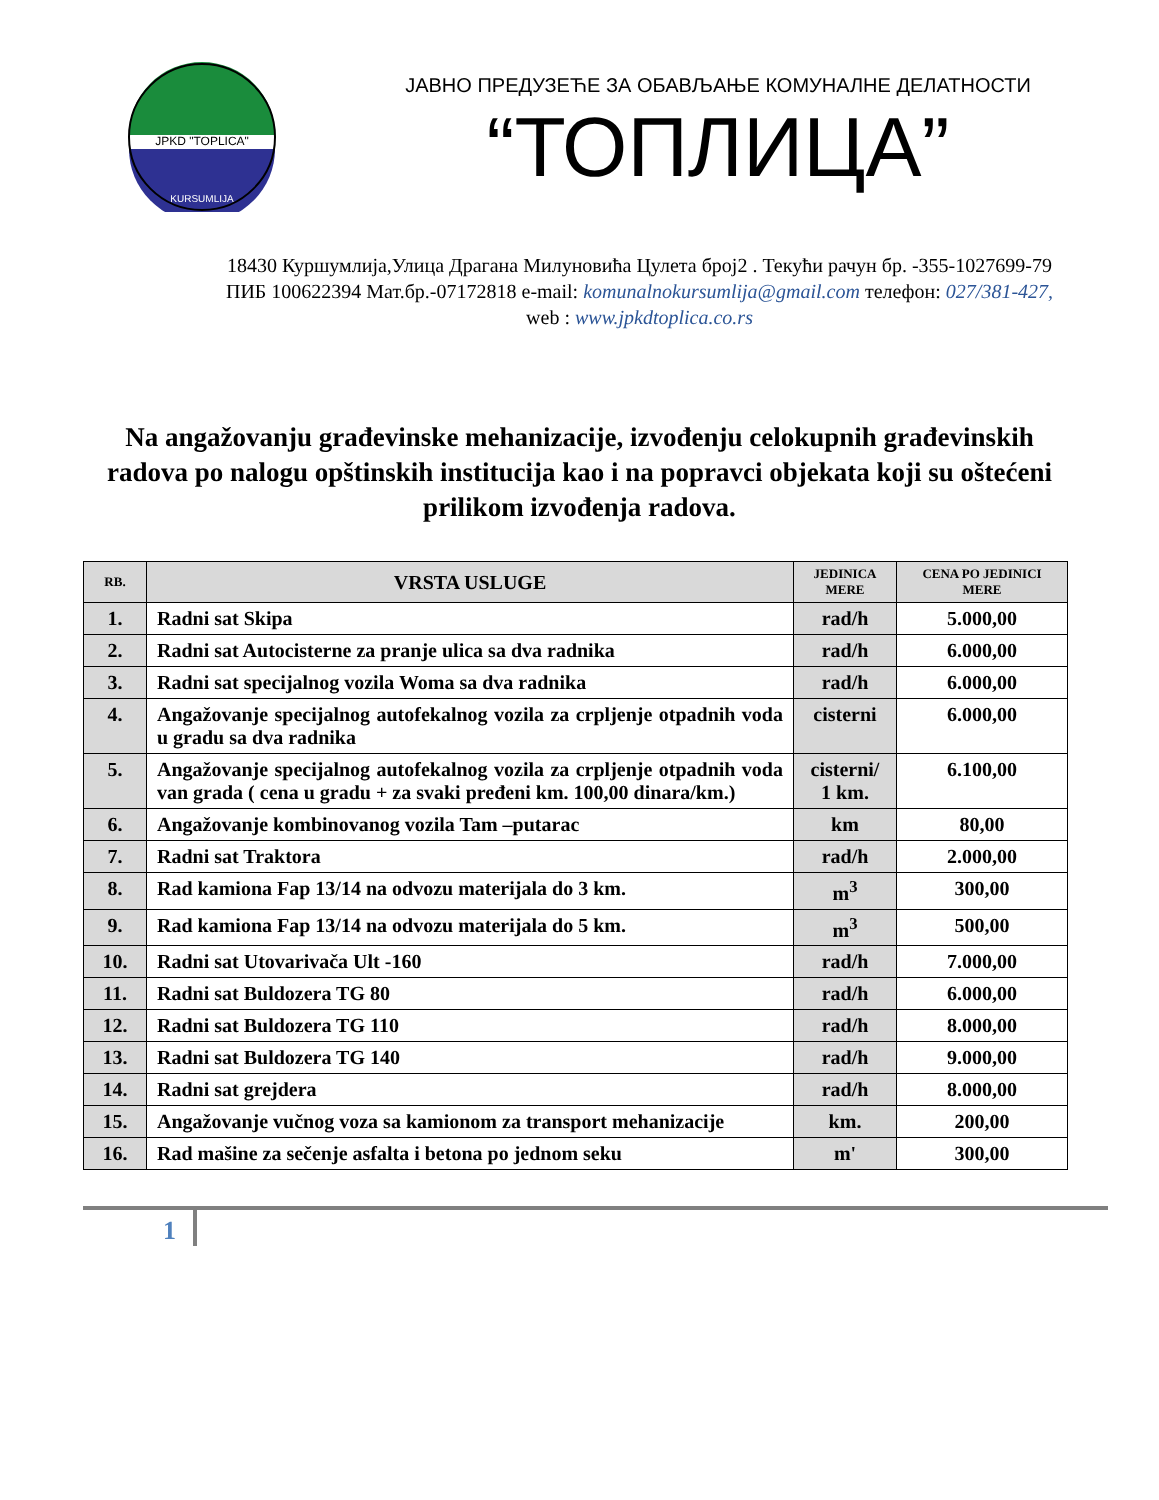JPKD "TOPLICA"
KURSUMLIJA
ЈАВНО ПРЕДУЗЕЋЕ ЗА ОБАВЉАЊЕ КОМУНАЛНЕ ДЕЛАТНОСТИ
“ТОПЛИЦА”
18430 Куршумлија,Улица Драгана Милуновића Цулета број2 . Текући рачун бр. -355-1027699-79
ПИБ 100622394 Мат.бр.-07172818 e-mail: komunalnokursumlija@gmail.com телефон: 027/381-427,
web : www.jpkdtoplica.co.rs
Na angažovanju građevinske mehanizacije, izvođenju celokupnih građevinskih radova po nalogu opštinskih institucija kao i na popravci objekata koji su oštećeni prilikom izvođenja radova.
| RB. | VRSTA USLUGE | JEDINICA MERE | CENA PO JEDINICI MERE |
| --- | --- | --- | --- |
| 1. | Radni sat Skipa | rad/h | 5.000,00 |
| 2. | Radni sat Autocisterne za pranje ulica sa dva radnika | rad/h | 6.000,00 |
| 3. | Radni sat specijalnog vozila Woma sa dva radnika | rad/h | 6.000,00 |
| 4. | Angažovanje specijalnog autofekalnog vozila za crpljenje otpadnih voda u gradu sa dva radnika | cisterni | 6.000,00 |
| 5. | Angažovanje specijalnog autofekalnog vozila za crpljenje otpadnih voda van grada ( cena u gradu + za svaki pređeni km. 100,00 dinara/km.) | cisterni/ 1 km. | 6.100,00 |
| 6. | Angažovanje kombinovanog vozila Tam –putarac | km | 80,00 |
| 7. | Radni sat Traktora | rad/h | 2.000,00 |
| 8. | Rad kamiona Fap 13/14 na odvozu materijala do 3 km. | m<sup>3</sup> | 300,00 |
| 9. | Rad kamiona Fap 13/14 na odvozu materijala do 5 km. | m<sup>3</sup> | 500,00 |
| 10. | Radni sat Utovarivača Ult -160 | rad/h | 7.000,00 |
| 11. | Radni sat Buldozera TG 80 | rad/h | 6.000,00 |
| 12. | Radni sat Buldozera TG 110 | rad/h | 8.000,00 |
| 13. | Radni sat Buldozera TG 140 | rad/h | 9.000,00 |
| 14. | Radni sat grejdera | rad/h | 8.000,00 |
| 15. | Angažovanje vučnog voza sa kamionom za transport mehanizacije | km. | 200,00 |
| 16. | Rad mašine za sečenje asfalta i betona po jednom seku | m' | 300,00 |
1